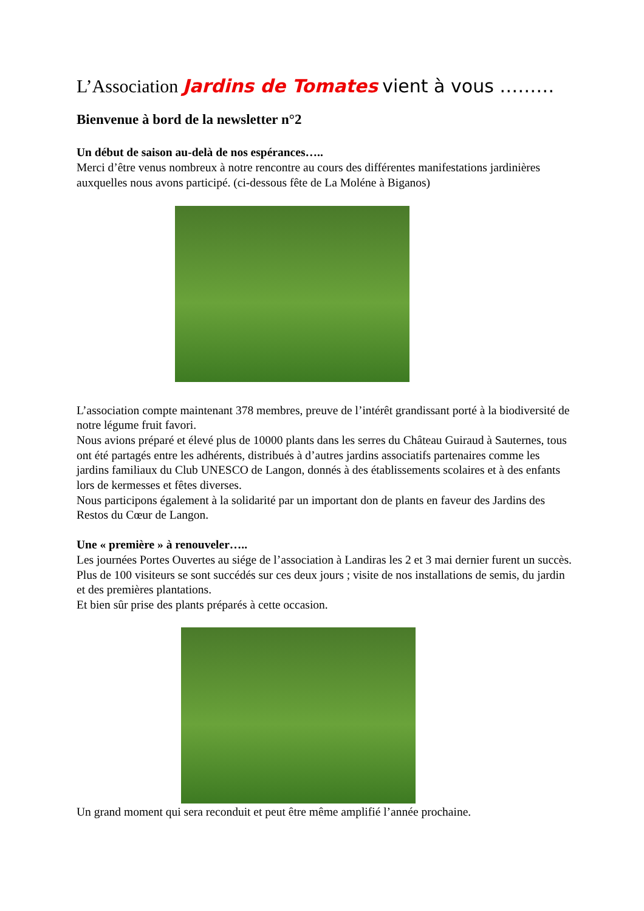L’Association Jardins de Tomates vient à vous ………
Bienvenue à bord de la newsletter n°2
Un début de saison au-delà de nos espérances…..
Merci d’être venus nombreux à notre rencontre au cours des différentes manifestations jardinières auxquelles nous avons participé. (ci-dessous fête de La Moléne à Biganos)
L’association compte maintenant 378 membres, preuve de l’intérêt grandissant porté à la biodiversité de notre légume fruit favori.
Nous avions préparé et élevé plus de 10000 plants dans les serres du Château Guiraud à Sauternes, tous ont été partagés entre les adhérents, distribués à d’autres jardins associatifs partenaires comme les jardins familiaux du Club UNESCO de Langon, donnés à des établissements scolaires et à des enfants lors de kermesses et fêtes diverses.
Nous participons également à la solidarité par un important don de plants en faveur des Jardins des Restos du Cœur de Langon.
Une « première » à renouveler…..
Les journées Portes Ouvertes au siége de l’association à Landiras les 2 et 3 mai dernier furent un succès.
Plus de 100 visiteurs se sont succédés sur ces deux jours ; visite de nos installations de semis, du jardin et des premières plantations.
Et bien sûr prise des plants préparés à cette occasion.
Un grand moment qui sera reconduit et peut être même amplifié l’année prochaine.